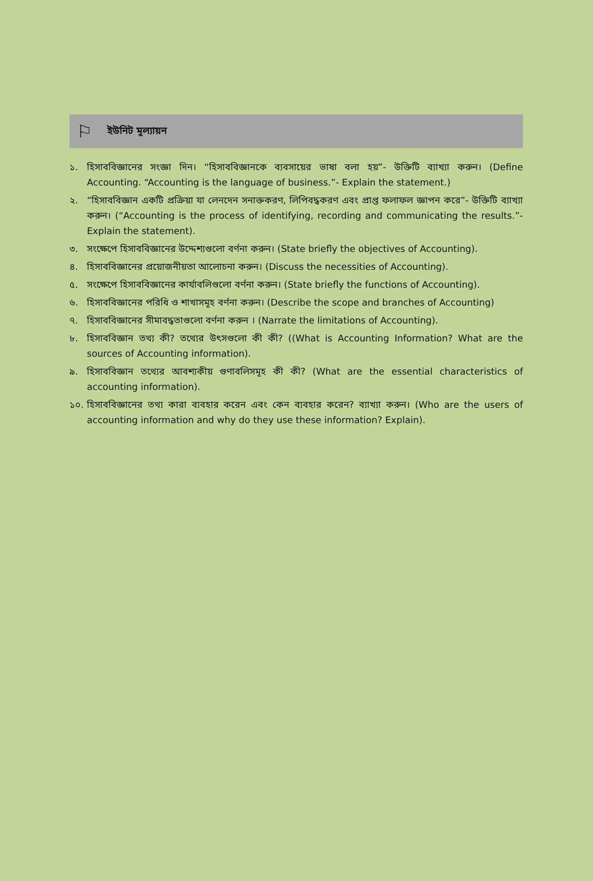⚐
ইউনিট মূল্যায়ন
১. হিসাববিজ্ঞানের সংজ্ঞা দিন। “হিসাববিজ্ঞানকে ব্যবসায়ের ভাষা বলা হয়”- উক্তিটি ব্যাখ্যা করুন। (Define Accounting. “Accounting is the language of business.”- Explain the statement.)
২. “হিসাববিজ্ঞান একটি প্রক্রিয়া যা লেনদেন সনাক্তকরণ, লিপিবদ্ধকরণ এবং প্রাপ্ত ফলাফল জ্ঞাপন করে”- উক্তিটি ব্যাখ্যা করুন। (“Accounting is the process of identifying, recording and communicating the results.”- Explain the statement).
৩. সংক্ষেপে হিসাববিজ্ঞানের উদ্দেশ্যগুলো বর্ণনা করুন। (State briefly the objectives of Accounting).
৪. হিসাববিজ্ঞানের প্রয়োজনীয়তা আলোচনা করুন। (Discuss the necessities of Accounting).
৫. সংক্ষেপে হিসাববিজ্ঞানের কার্যাবলিগুলো বর্ণনা করুন। (State briefly the functions of Accounting).
৬. হিসাববিজ্ঞানের পরিধি ও শাখাসমূহ বর্ণনা করুন। (Describe the scope and branches of Accounting)
৭. হিসাববিজ্ঞানের সীমাবদ্ধতাগুলো বর্ণনা করুন । (Narrate the limitations of Accounting).
৮. হিসাববিজ্ঞান তথ্য কী? তথ্যের উৎসগুলো কী কী? ((What is Accounting Information? What are the sources of Accounting information).
৯. হিসাববিজ্ঞান তথ্যের আবশ্যকীয় গুণাবলিসমূহ কী কী? (What are the essential characteristics of accounting information).
১০. হিসাববিজ্ঞানের তথ্য কারা ব্যবহার করেন এবং কেন ব্যবহার করেন? ব্যাখ্যা করুন। (Who are the users of accounting information and why do they use these information? Explain).